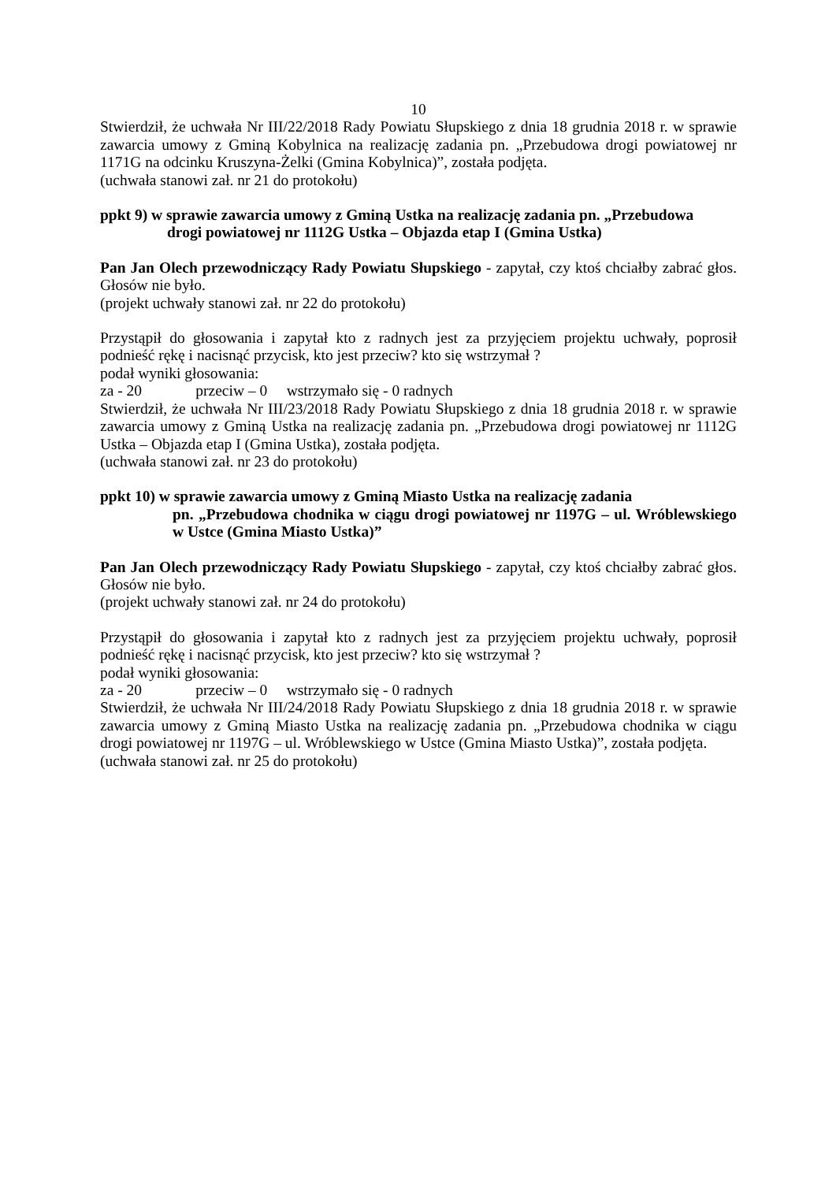10
Stwierdził, że uchwała Nr III/22/2018 Rady Powiatu Słupskiego z dnia 18 grudnia 2018 r. w sprawie zawarcia umowy z Gminą Kobylnica na realizację zadania pn. „Przebudowa drogi powiatowej nr 1171G na odcinku Kruszyna-Żelki (Gmina Kobylnica)”, została podjęta.
(uchwała stanowi zał. nr 21 do protokołu)
ppkt 9) w sprawie zawarcia umowy z Gminą Ustka na realizację zadania pn. „Przebudowa
drogi powiatowej nr 1112G Ustka – Objazda etap I (Gmina Ustka)
Pan Jan Olech przewodniczący Rady Powiatu Słupskiego - zapytał, czy ktoś chciałby zabrać głos. Głosów nie było.
(projekt uchwały stanowi zał. nr 22 do protokołu)
Przystąpił do głosowania i zapytał kto z radnych jest za przyjęciem projektu uchwały, poprosił podnieść rękę i nacisnąć przycisk, kto jest przeciw? kto się wstrzymał ?
podał wyniki głosowania:
za - 20 przeciw – 0 wstrzymało się - 0 radnych
Stwierdził, że uchwała Nr III/23/2018 Rady Powiatu Słupskiego z dnia 18 grudnia 2018 r. w sprawie zawarcia umowy z Gminą Ustka na realizację zadania pn. „Przebudowa drogi powiatowej nr 1112G Ustka – Objazda etap I (Gmina Ustka), została podjęta.
(uchwała stanowi zał. nr 23 do protokołu)
ppkt 10) w sprawie zawarcia umowy z Gminą Miasto Ustka na realizację zadania
pn. „Przebudowa chodnika w ciągu drogi powiatowej nr 1197G – ul. Wróblewskiego w Ustce (Gmina Miasto Ustka)”
Pan Jan Olech przewodniczący Rady Powiatu Słupskiego - zapytał, czy ktoś chciałby zabrać głos. Głosów nie było.
(projekt uchwały stanowi zał. nr 24 do protokołu)
Przystąpił do głosowania i zapytał kto z radnych jest za przyjęciem projektu uchwały, poprosił podnieść rękę i nacisnąć przycisk, kto jest przeciw? kto się wstrzymał ?
podał wyniki głosowania:
za - 20 przeciw – 0 wstrzymało się - 0 radnych
Stwierdził, że uchwała Nr III/24/2018 Rady Powiatu Słupskiego z dnia 18 grudnia 2018 r. w sprawie zawarcia umowy z Gminą Miasto Ustka na realizację zadania pn. „Przebudowa chodnika w ciągu drogi powiatowej nr 1197G – ul. Wróblewskiego w Ustce (Gmina Miasto Ustka)”, została podjęta.
(uchwała stanowi zał. nr 25 do protokołu)